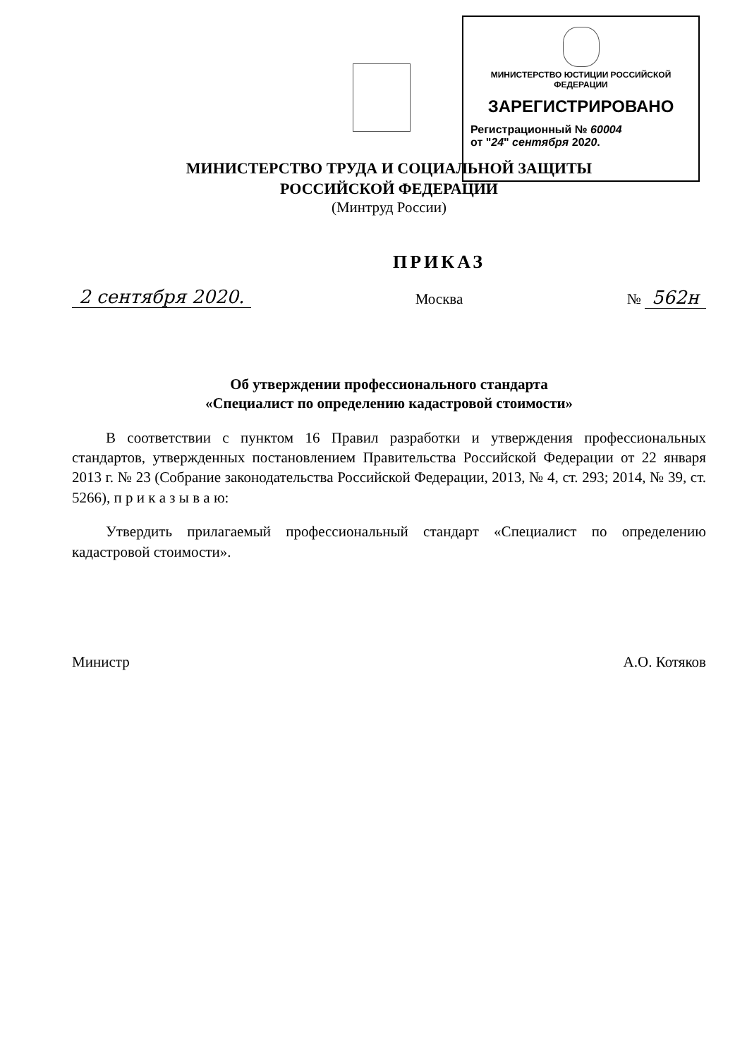МИНИСТЕРСТВО ЮСТИЦИИ РОССИЙСКОЙ ФЕДЕРАЦИИ
ЗАРЕГИСТРИРОВАНО
Регистрационный № 60004
от "24" сентября 2020.
МИНИСТЕРСТВО ТРУДА И СОЦИАЛЬНОЙ ЗАЩИТЫ
РОССИЙСКОЙ ФЕДЕРАЦИИ
(Минтруд России)
2 сентября 2020. ПРИКАЗ
Москва № 562н
Об утверждении профессионального стандарта
«Специалист по определению кадастровой стоимости»
В соответствии с пунктом 16 Правил разработки и утверждения профессиональных стандартов, утвержденных постановлением Правительства Российской Федерации от 22 января 2013 г. № 23 (Собрание законодательства Российской Федерации, 2013, № 4, ст. 293; 2014, № 39, ст. 5266), п р и к а з ы в а ю:
Утвердить прилагаемый профессиональный стандарт «Специалист по определению кадастровой стоимости».
Министр А.О. Котяков